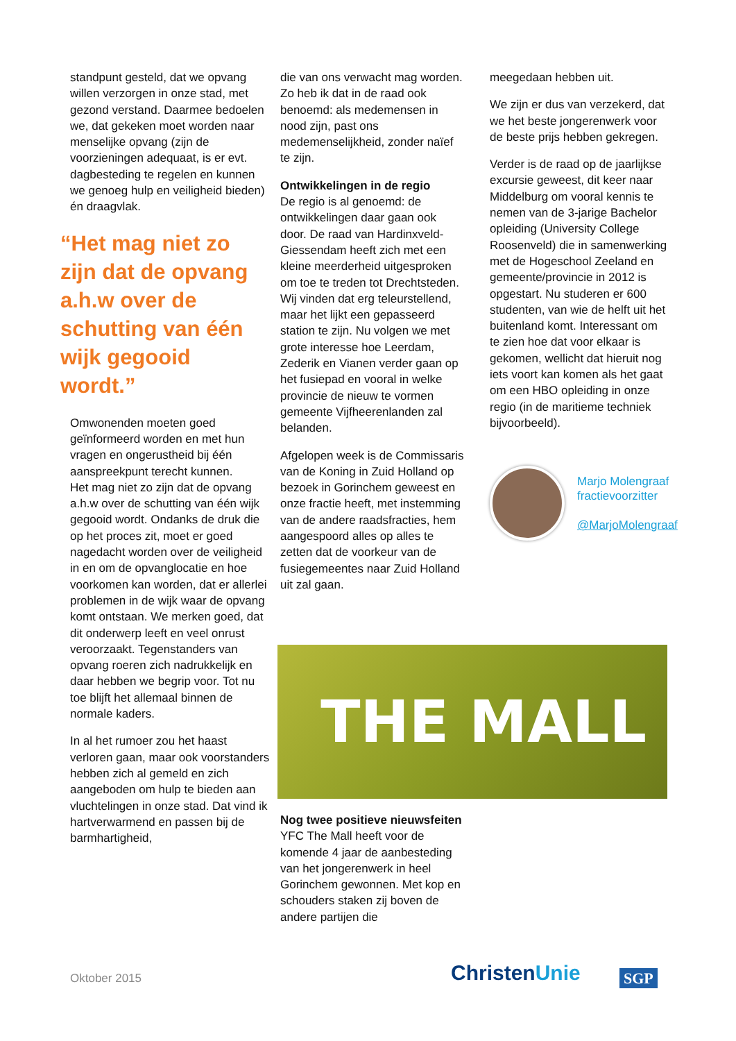standpunt gesteld, dat we opvang willen verzorgen in onze stad, met gezond verstand. Daarmee bedoelen we, dat gekeken moet worden naar menselijke opvang (zijn de voorzieningen adequaat, is er evt. dagbesteding te regelen en kunnen we genoeg hulp en veiligheid bieden) én draagvlak.
“Het mag niet zo zijn dat de opvang a.h.w over de schutting van één wijk gegooid wordt.”
Omwonenden moeten goed geïnformeerd worden en met hun vragen en ongerustheid bij één aanspreekpunt terecht kunnen.
Het mag niet zo zijn dat de opvang a.h.w over de schutting van één wijk gegooid wordt. Ondanks de druk die op het proces zit, moet er goed nagedacht worden over de veiligheid in en om de opvanglocatie en hoe voorkomen kan worden, dat er allerlei problemen in de wijk waar de opvang komt ontstaan. We merken goed, dat dit onderwerp leeft en veel onrust veroorzaakt. Tegenstanders van opvang roeren zich nadrukkelijk en daar hebben we begrip voor. Tot nu toe blijft het allemaal binnen de normale kaders.
In al het rumoer zou het haast verloren gaan, maar ook voorstanders hebben zich al gemeld en zich aangeboden om hulp te bieden aan vluchtelingen in onze stad. Dat vind ik hartverwarmend en passen bij de barmhartigheid,
die van ons verwacht mag worden. Zo heb ik dat in de raad ook benoemd: als medemensen in nood zijn, past ons medemenselijkheid, zonder naïef te zijn.
Ontwikkelingen in de regio
De regio is al genoemd: de ontwikkelingen daar gaan ook door. De raad van Hardinxveld-Giessendam heeft zich met een kleine meerderheid uitgesproken om toe te treden tot Drechtsteden. Wij vinden dat erg teleurstellend, maar het lijkt een gepasseerd station te zijn. Nu volgen we met grote interesse hoe Leerdam, Zederik en Vianen verder gaan op het fusiepad en vooral in welke provincie de nieuw te vormen gemeente Vijfheerenlanden zal belanden.
Afgelopen week is de Commissaris van de Koning in Zuid Holland op bezoek in Gorinchem geweest en onze fractie heeft, met instemming van de andere raadsfracties, hem aangespoord alles op alles te zetten dat de voorkeur van de fusiegemeentes naar Zuid Holland uit zal gaan.
meegedaan hebben uit.
We zijn er dus van verzekerd, dat we het beste jongerenwerk voor de beste prijs hebben gekregen.
Verder is de raad op de jaarlijkse excursie geweest, dit keer naar Middelburg om vooral kennis te nemen van de 3-jarige Bachelor opleiding (University College Roosenveld) die in samenwerking met de Hogeschool Zeeland en gemeente/provincie in 2012 is opgestart. Nu studeren er 600 studenten, van wie de helft uit het buitenland komt. Interessant om te zien hoe dat voor elkaar is gekomen, wellicht dat hieruit nog iets voort kan komen als het gaat om een HBO opleiding in onze regio (in de maritieme techniek bijvoorbeeld).
Marjo Molengraaf
fractievoorzitter
@MarjoMolengraaf
THE MALL
Nog twee positieve nieuwsfeiten
YFC The Mall heeft voor de komende 4 jaar de aanbesteding van het jongerenwerk in heel Gorinchem gewonnen. Met kop en schouders staken zij boven de andere partijen die
Oktober 2015 ChristenUnie SGP